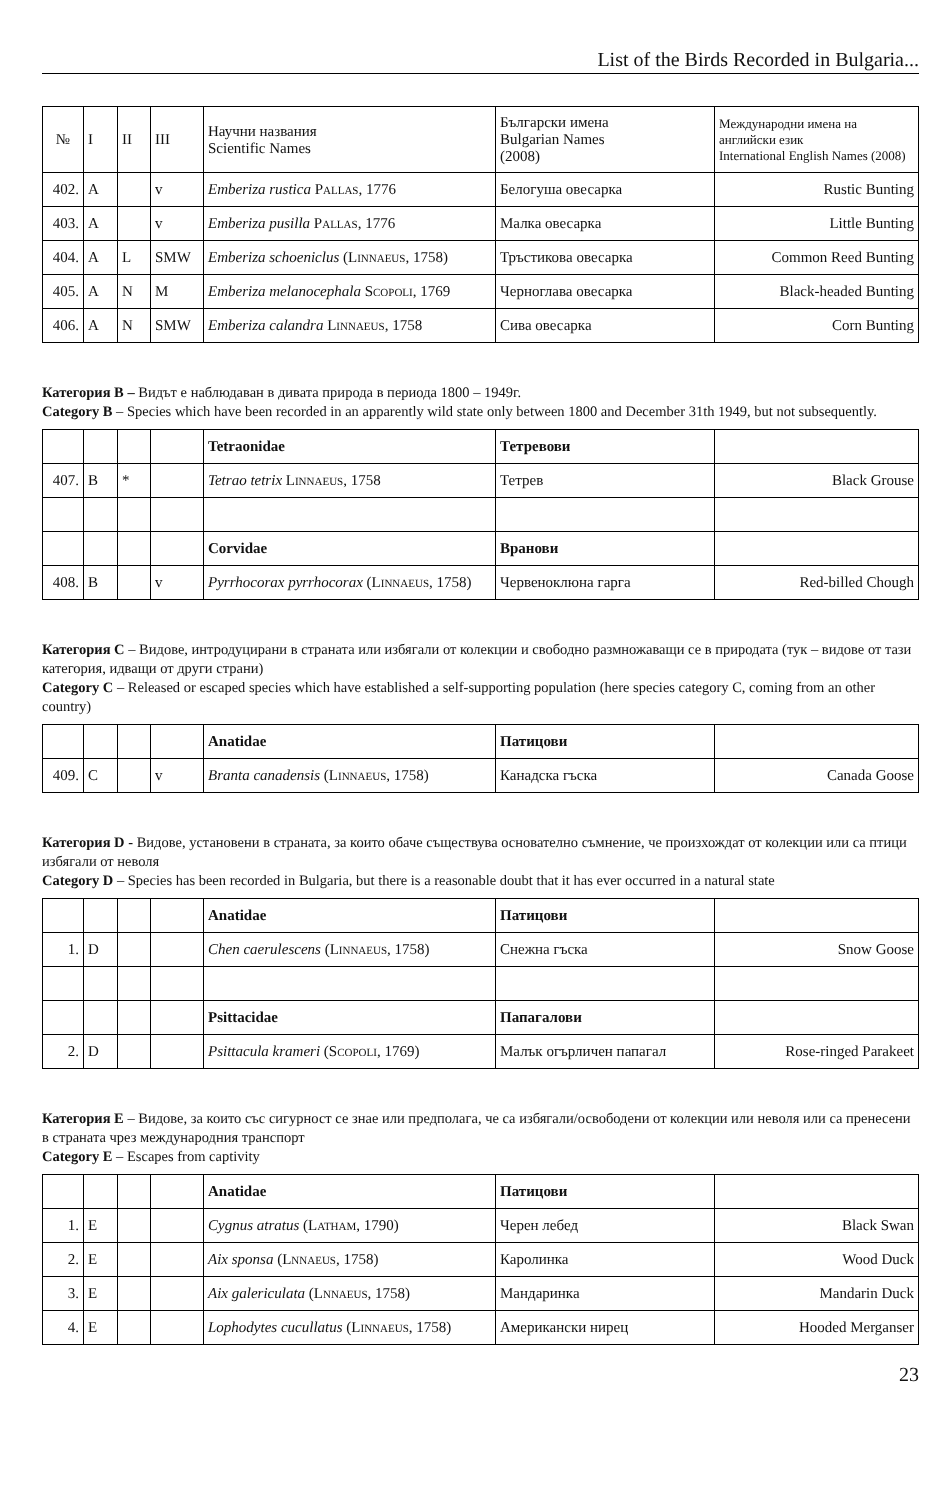List of the Birds Recorded in Bulgaria...
| № | I | II | III | Научни названия Scientific Names | Български имена Bulgarian Names (2008) | Международни имена на английски език International English Names (2008) |
| 402. | A | | v | Emberiza rustica Pallas , 1776 | Белогуша овесарка | Rustic Bunting |
| 403. | A | | v | Emberiza pusilla Pallas , 1776 | Малка овесарка | Little Bunting |
| 404. | A | L | SMW | Emberiza schoeniclus ( Linnaeus , 1758) | Тръстикова овесарка | Common Reed Bunting |
| 405. | A | N | M | Emberiza melanocephala Scopoli , 1769 | Черноглава овесарка | Black-headed Bunting |
| 406. | A | N | SMW | Emberiza calandra Linnaeus , 1758 | Сива овесарка | Corn Bunting |
Категория B – Видът е наблюдаван в дивата природа в периода 1800 – 1949г.
Category B – Species which have been recorded in an apparently wild state only between 1800 and December 31th 1949, but not subsequently.
| | | | | Tetraonidae | Тетревови | |
| 407. | B | * | | Tetrao tetrix Linnaeus , 1758 | Тетрев | Black Grouse |
| | | | | Corvidae | Вранови | |
| 408. | B | | v | Pyrrhocorax pyrrhocorax ( Linnaeus , 1758) | Червеноклюна гарга | Red-billed Chough |
Категория C – Видове, интродуцирани в страната или избягали от колекции и свободно размножаващи се в природата (тук – видове от тази категория, идващи от други страни)
Category C – Released or escaped species which have established a self-supporting population (here species category C, coming from an other country)
| | | | | Anatidae | Патицови | |
| 409. | C | | v | Branta canadensis ( Linnaeus , 1758) | Канадска гъска | Canada Goose |
Категория D - Видове, установени в страната, за които обаче съществува основателно съмнение, че произхождат от колекции или са птици избягали от неволя
Category D – Species has been recorded in Bulgaria, but there is a reasonable doubt that it has ever occurred in a natural state
| | | | | Anatidae | Патицови | |
| 1. | D | | | Chen caerulescens ( Linnaeus , 1758) | Снежна гъска | Snow Goose |
| | | | | Psittacidae | Папагалови | |
| 2. | D | | | Psittacula krameri ( Scopoli , 1769) | Малък огърличен папагал | Rose-ringed Parakeet |
Категория E – Видове, за които със сигурност се знае или предполага, че са избягали/освободени от колекции или неволя или са пренесени в страната чрез международния транспорт
Category E – Escapes from captivity
| | | | | Anatidae | Патицови | |
| 1. | E | | | Cygnus atratus ( Latham , 1790) | Черен лебед | Black Swan |
| 2. | E | | | Aix sponsa ( Lnnaeus , 1758) | Каролинка | Wood Duck |
| 3. | E | | | Aix galericulata ( Lnnaeus , 1758) | Мандаринка | Mandarin Duck |
| 4. | E | | | Lophodytes cucullatus ( Linnaeus , 1758) | Американски нирец | Hooded Merganser |
23